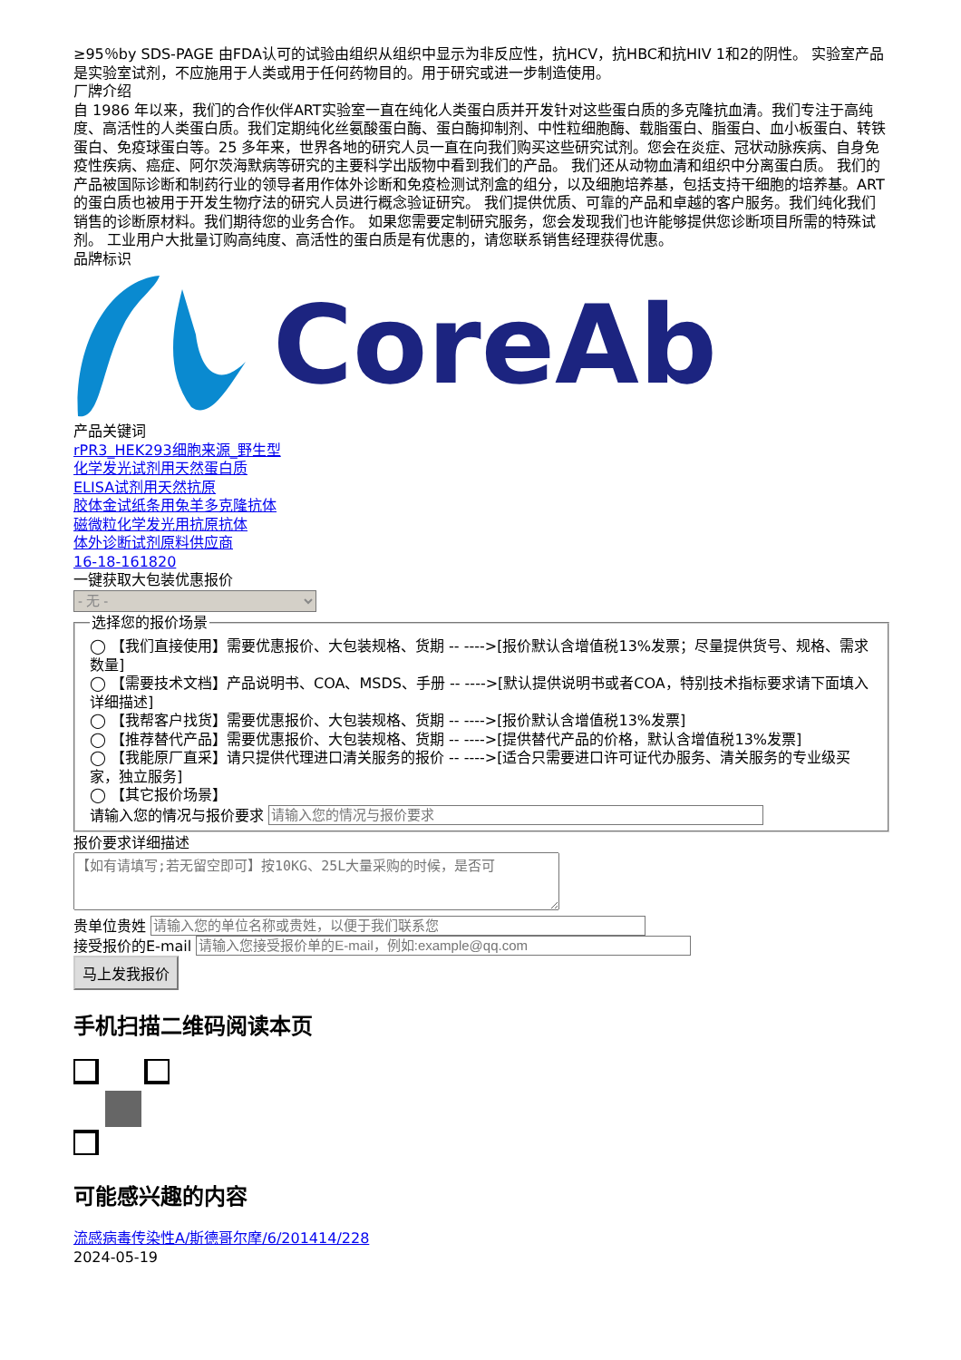≥95％by SDS-PAGE 由FDA认可的试验由组织从组织中显示为非反应性，抗HCV，抗HBC和抗HIV 1和2的阴性。 实验室产品是实验室试剂，不应施用于人类或用于任何药物目的。用于研究或进一步制造使用。
厂牌介绍
自 1986 年以来，我们的合作伙伴ART实验室一直在纯化人类蛋白质并开发针对这些蛋白质的多克隆抗血清。我们专注于高纯度、高活性的人类蛋白质。我们定期纯化丝氨酸蛋白酶、蛋白酶抑制剂、中性粒细胞酶、载脂蛋白、脂蛋白、血小板蛋白、转铁蛋白、免疫球蛋白等。25 多年来，世界各地的研究人员一直在向我们购买这些研究试剂。您会在炎症、冠状动脉疾病、自身免疫性疾病、癌症、阿尔茨海默病等研究的主要科学出版物中看到我们的产品。 我们还从动物血清和组织中分离蛋白质。 我们的产品被国际诊断和制药行业的领导者用作体外诊断和免疫检测试剂盒的组分，以及细胞培养基，包括支持干细胞的培养基。ART的蛋白质也被用于开发生物疗法的研究人员进行概念验证研究。 我们提供优质、可靠的产品和卓越的客户服务。我们纯化我们销售的诊断原材料。我们期待您的业务合作。 如果您需要定制研究服务，您会发现我们也许能够提供您诊断项目所需的特殊试剂。 工业用户大批量订购高纯度、高活性的蛋白质是有优惠的，请您联系销售经理获得优惠。
品牌标识
CoreAb
产品关键词
rPR3_HEK293细胞来源_野生型
化学发光试剂用天然蛋白质
ELISA试剂用天然抗原
胶体金试纸条用兔羊多克隆抗体
磁微粒化学发光用抗原抗体
体外诊断试剂原料供应商
16-18-161820
一键获取大包装优惠报价
- 无 - 选择您的报价场景
◯ 【我们直接使用】需要优惠报价、大包装规格、货期 -- ---->[报价默认含增值税13%发票；尽量提供货号、规格、需求数量]
◯ 【需要技术文档】产品说明书、COA、MSDS、手册 -- ---->[默认提供说明书或者COA，特别技术指标要求请下面填入详细描述]
◯ 【我帮客户找货】需要优惠报价、大包装规格、货期 -- ---->[报价默认含增值税13%发票]
◯ 【推荐替代产品】需要优惠报价、大包装规格、货期 -- ---->[提供替代产品的价格，默认含增值税13%发票]
◯ 【我能原厂直采】请只提供代理进口清关服务的报价 -- ---->[适合只需要进口许可证代办服务、清关服务的专业级买家，独立服务]
◯ 【其它报价场景】
请输入您的情况与报价要求
报价要求详细描述
贵单位贵姓
接受报价的E-mail
马上发我报价
手机扫描二维码阅读本页
可能感兴趣的内容
流感病毒传染性A/斯德哥尔摩/6/201414/228
2024-05-19